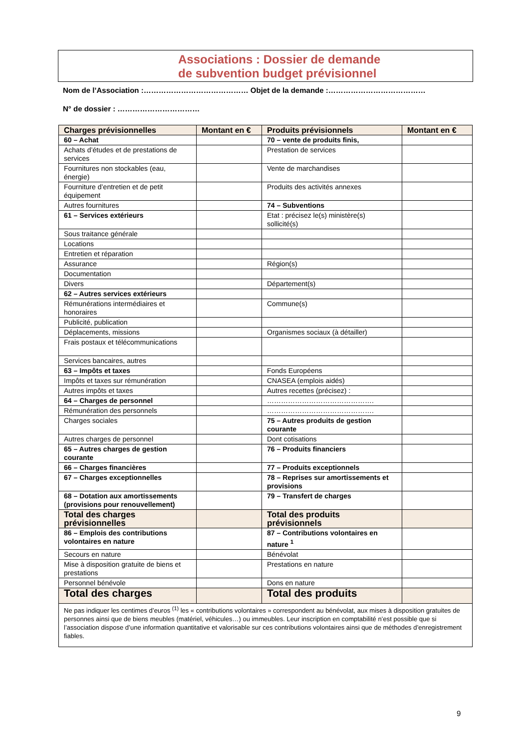Associations : Dossier de demande
de subvention budget prévisionnel
Nom de l’Association :…………………………………… Objet de la demande :…………………………………
N° de dossier : ……………………………
| Charges prévisionnelles | Montant en € | Produits prévisionnels | Montant en € |
| --- | --- | --- | --- |
| 60 – Achat | | 70 – vente de produits finis, | |
| Achats d’études et de prestations de services | | Prestation de services | |
| Fournitures non stockables (eau, énergie) | | Vente de marchandises | |
| Fourniture d’entretien et de petit équipement | | Produits des activités annexes | |
| Autres fournitures | | 74 – Subventions | |
| 61 – Services extérieurs | | Etat : précisez le(s) ministère(s) sollicité(s) | |
| Sous traitance générale | | | |
| Locations | | | |
| Entretien et réparation | | | |
| Assurance | | Région(s) | |
| Documentation | | | |
| Divers | | Département(s) | |
| 62 – Autres services extérieurs | | | |
| Rémunérations intermédiaires et honoraires | | Commune(s) | |
| Publicité, publication | | | |
| Déplacements, missions | | Organismes sociaux (à détailler) | |
| Frais postaux et télécommunications | | | |
| Services bancaires, autres | | | |
| 63 – Impôts et taxes | | Fonds Européens | |
| Impôts et taxes sur rémunération | | CNASEA (emplois aidés) | |
| Autres impôts et taxes | | Autres recettes (précisez) : | |
| 64 – Charges de personnel | | ………………………………………. | |
| Rémunération des personnels | | ………………………………………. | |
| Charges sociales | | 75 – Autres produits de gestion courante | |
| Autres charges de personnel | | Dont cotisations | |
| 65 – Autres charges de gestion courante | | 76 – Produits financiers | |
| 66 – Charges financières | | 77 – Produits exceptionnels | |
| 67 – Charges exceptionnelles | | 78 – Reprises sur amortissements et provisions | |
| 68 – Dotation aux amortissements (provisions pour renouvellement) | | 79 – Transfert de charges | |
| Total des charges prévisionnelles | | Total des produits prévisionnels | |
| 86 – Emplois des contributions volontaires en nature | | 87 – Contributions volontaires en nature <sup>1</sup> | |
| Secours en nature | | Bénévolat | |
| Mise à disposition gratuite de biens et prestations | | Prestations en nature | |
| Personnel bénévole | | Dons en nature | |
| Total des charges | | Total des produits | |
| Ne pas indiquer les centimes d’euros <sup>(1)</sup> les « contributions volontaires » correspondent au bénévolat, aux mises à disposition gratuites de personnes ainsi que de biens meubles (matériel, véhicules…) ou immeubles. Leur inscription en comptabilité n’est possible que si l’association dispose d’une information quantitative et valorisable sur ces contributions volontaires ainsi que de méthodes d’enregistrement fiables. | | | |
9